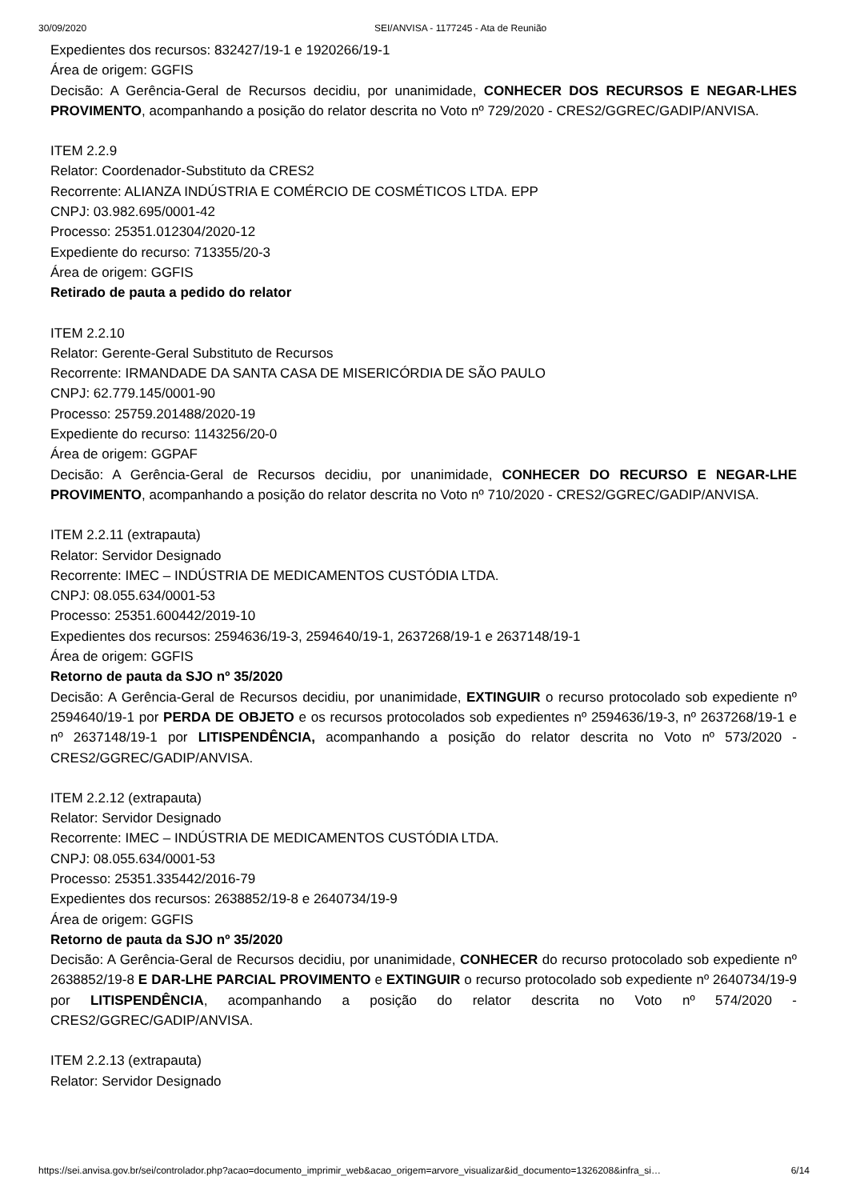30/09/2020 SEI/ANVISA - 1177245 - Ata de Reunião
Expedientes dos recursos: 832427/19-1 e 1920266/19-1
Área de origem: GGFIS
Decisão: A Gerência-Geral de Recursos decidiu, por unanimidade, CONHECER DOS RECURSOS E NEGAR-LHES PROVIMENTO, acompanhando a posição do relator descrita no Voto nº 729/2020 - CRES2/GGREC/GADIP/ANVISA.
ITEM 2.2.9
Relator: Coordenador-Substituto da CRES2
Recorrente: ALIANZA INDÚSTRIA E COMÉRCIO DE COSMÉTICOS LTDA. EPP
CNPJ: 03.982.695/0001-42
Processo: 25351.012304/2020-12
Expediente do recurso: 713355/20-3
Área de origem: GGFIS
Retirado de pauta a pedido do relator
ITEM 2.2.10
Relator: Gerente-Geral Substituto de Recursos
Recorrente: IRMANDADE DA SANTA CASA DE MISERICÓRDIA DE SÃO PAULO
CNPJ: 62.779.145/0001-90
Processo: 25759.201488/2020-19
Expediente do recurso: 1143256/20-0
Área de origem: GGPAF
Decisão: A Gerência-Geral de Recursos decidiu, por unanimidade, CONHECER DO RECURSO E NEGAR-LHE PROVIMENTO, acompanhando a posição do relator descrita no Voto nº 710/2020 - CRES2/GGREC/GADIP/ANVISA.
ITEM 2.2.11 (extrapauta)
Relator: Servidor Designado
Recorrente: IMEC – INDÚSTRIA DE MEDICAMENTOS CUSTÓDIA LTDA.
CNPJ: 08.055.634/0001-53
Processo: 25351.600442/2019-10
Expedientes dos recursos: 2594636/19-3, 2594640/19-1, 2637268/19-1 e 2637148/19-1
Área de origem: GGFIS
Retorno de pauta da SJO nº 35/2020
Decisão: A Gerência-Geral de Recursos decidiu, por unanimidade, EXTINGUIR o recurso protocolado sob expediente nº 2594640/19-1 por PERDA DE OBJETO e os recursos protocolados sob expedientes nº 2594636/19-3, nº 2637268/19-1 e nº 2637148/19-1 por LITISPENDÊNCIA, acompanhando a posição do relator descrita no Voto nº 573/2020 - CRES2/GGREC/GADIP/ANVISA.
ITEM 2.2.12 (extrapauta)
Relator: Servidor Designado
Recorrente: IMEC – INDÚSTRIA DE MEDICAMENTOS CUSTÓDIA LTDA.
CNPJ: 08.055.634/0001-53
Processo: 25351.335442/2016-79
Expedientes dos recursos: 2638852/19-8 e 2640734/19-9
Área de origem: GGFIS
Retorno de pauta da SJO nº 35/2020
Decisão: A Gerência-Geral de Recursos decidiu, por unanimidade, CONHECER do recurso protocolado sob expediente nº 2638852/19-8 E DAR-LHE PARCIAL PROVIMENTO e EXTINGUIR o recurso protocolado sob expediente nº 2640734/19-9 por LITISPENDÊNCIA, acompanhando a posição do relator descrita no Voto nº 574/2020 - CRES2/GGREC/GADIP/ANVISA.
ITEM 2.2.13 (extrapauta)
Relator: Servidor Designado
https://sei.anvisa.gov.br/sei/controlador.php?acao=documento_imprimir_web&acao_origem=arvore_visualizar&id_documento=1326208&infra_si… 6/14